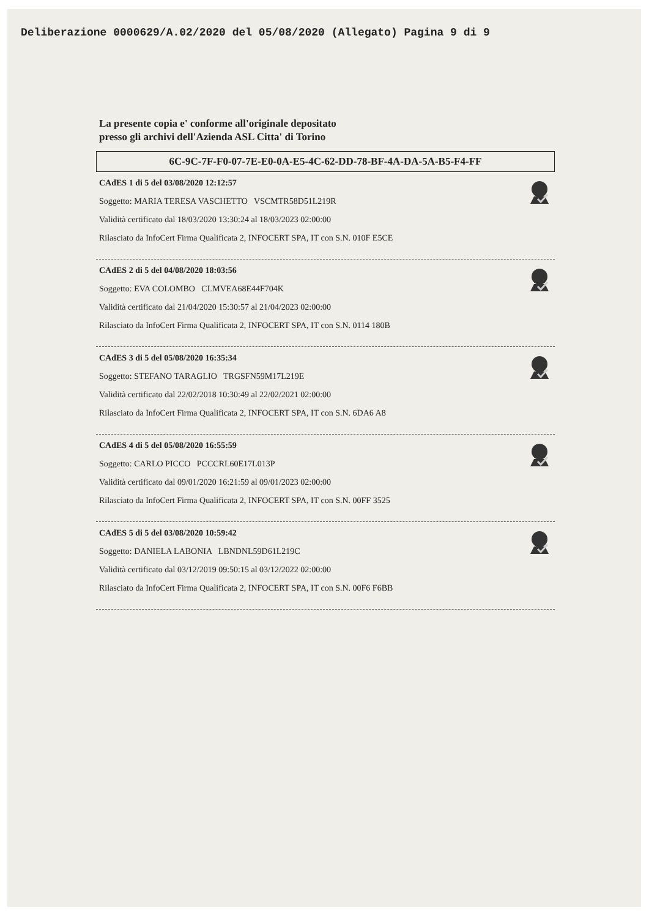Deliberazione 0000629/A.02/2020 del 05/08/2020 (Allegato) Pagina 9 di 9
La presente copia e' conforme all'originale depositato
presso gli archivi dell'Azienda ASL Citta' di Torino
6C-9C-7F-F0-07-7E-E0-0A-E5-4C-62-DD-78-BF-4A-DA-5A-B5-F4-FF
CAdES 1 di 5 del 03/08/2020 12:12:57
Soggetto: MARIA TERESA VASCHETTO VSCMTR58D51L219R
Validità certificato dal 18/03/2020 13:30:24 al 18/03/2023 02:00:00
Rilasciato da InfoCert Firma Qualificata 2, INFOCERT SPA, IT con S.N. 010F E5CE
CAdES 2 di 5 del 04/08/2020 18:03:56
Soggetto: EVA COLOMBO CLMVEA68E44F704K
Validità certificato dal 21/04/2020 15:30:57 al 21/04/2023 02:00:00
Rilasciato da InfoCert Firma Qualificata 2, INFOCERT SPA, IT con S.N. 0114 180B
CAdES 3 di 5 del 05/08/2020 16:35:34
Soggetto: STEFANO TARAGLIO TRGSFN59M17L219E
Validità certificato dal 22/02/2018 10:30:49 al 22/02/2021 02:00:00
Rilasciato da InfoCert Firma Qualificata 2, INFOCERT SPA, IT con S.N. 6DA6 A8
CAdES 4 di 5 del 05/08/2020 16:55:59
Soggetto: CARLO PICCO PCCCRL60E17L013P
Validità certificato dal 09/01/2020 16:21:59 al 09/01/2023 02:00:00
Rilasciato da InfoCert Firma Qualificata 2, INFOCERT SPA, IT con S.N. 00FF 3525
CAdES 5 di 5 del 03/08/2020 10:59:42
Soggetto: DANIELA LABONIA LBNDNL59D61L219C
Validità certificato dal 03/12/2019 09:50:15 al 03/12/2022 02:00:00
Rilasciato da InfoCert Firma Qualificata 2, INFOCERT SPA, IT con S.N. 00F6 F6BB